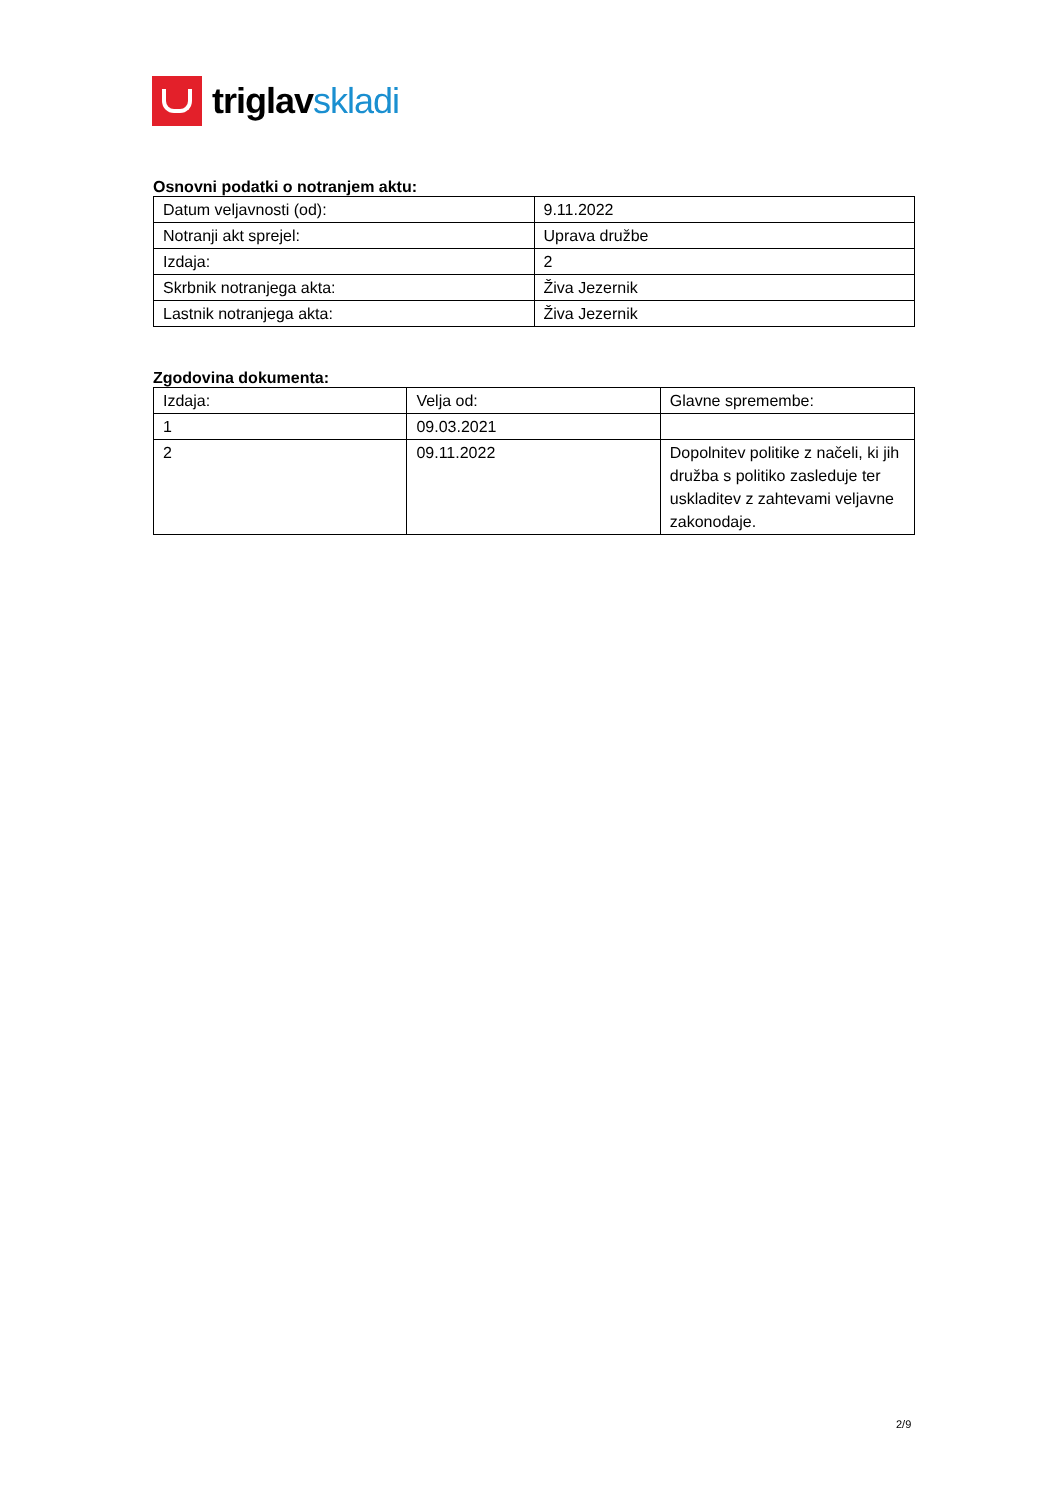triglavskladi
Osnovni podatki o notranjem aktu:
| Datum veljavnosti (od): | 9.11.2022 |
| Notranji akt sprejel: | Uprava družbe |
| Izdaja: | 2 |
| Skrbnik notranjega akta: | Živa Jezernik |
| Lastnik notranjega akta: | Živa Jezernik |
Zgodovina dokumenta:
| Izdaja: | Velja od: | Glavne spremembe: |
| --- | --- | --- |
| 1 | 09.03.2021 | |
| 2 | 09.11.2022 | Dopolnitev politike z načeli, ki jih družba s politiko zasleduje ter uskladitev z zahtevami veljavne zakonodaje. |
2/9